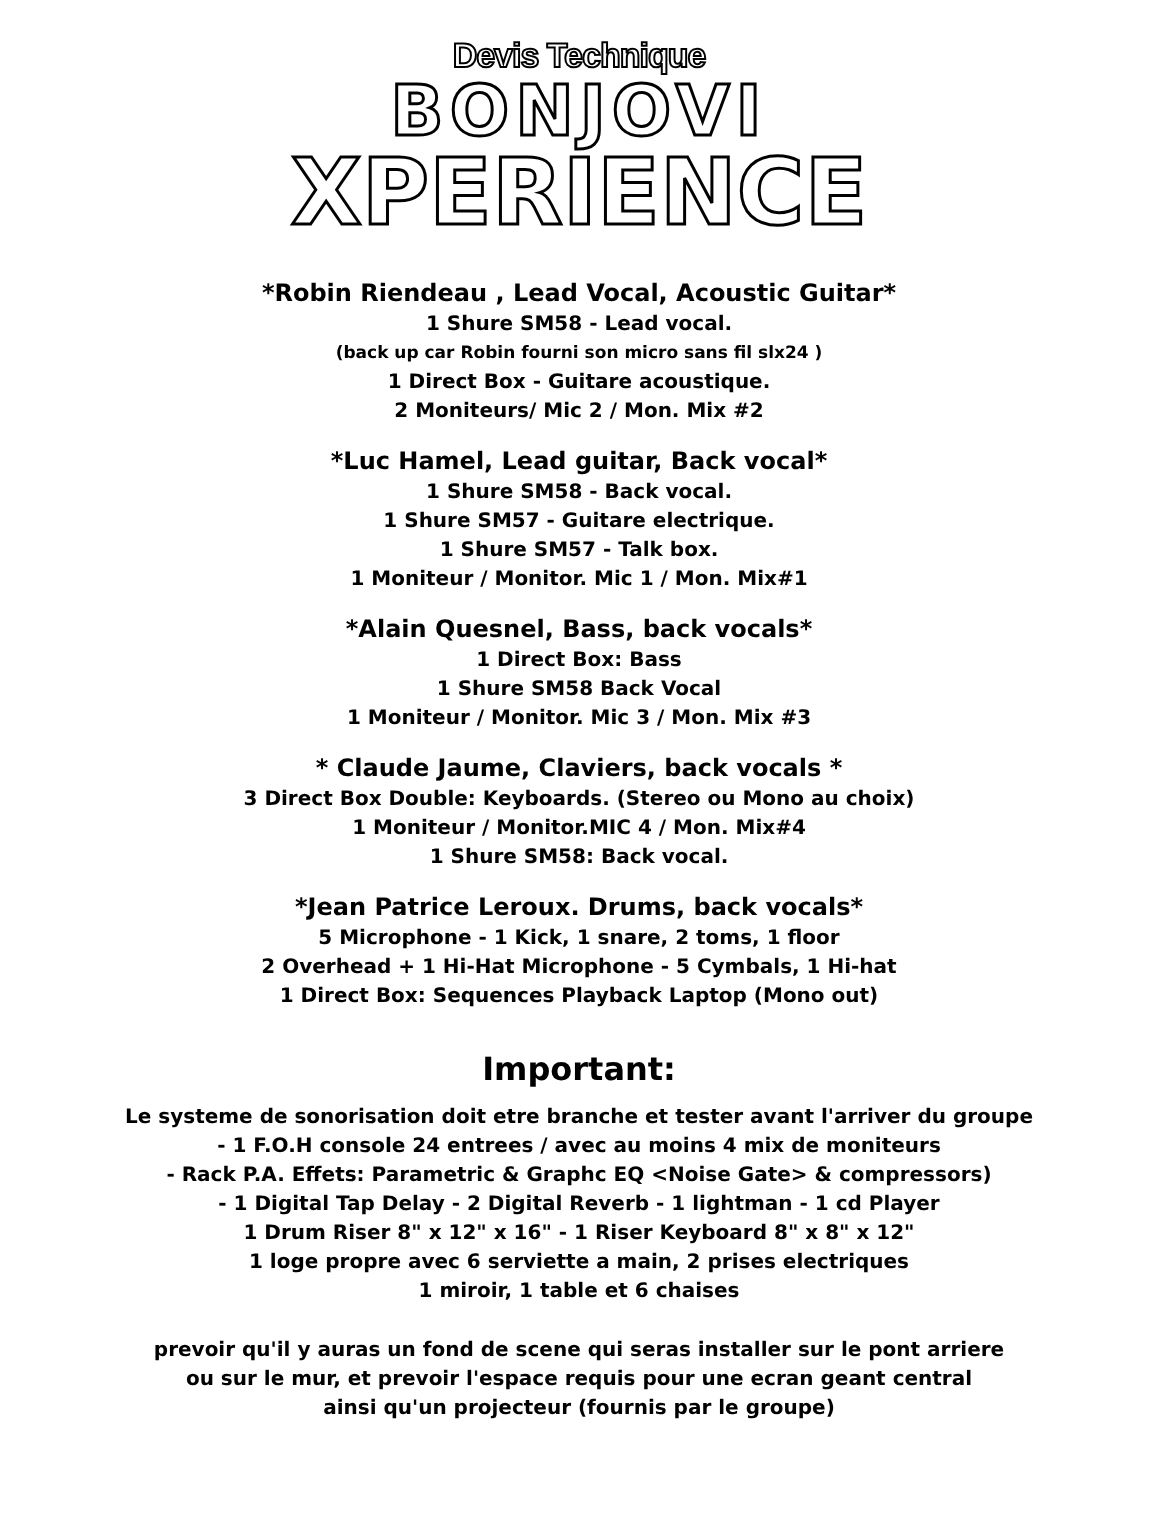Devis Technique
BONJOVI
XPERIENCE
*Robin Riendeau , Lead Vocal, Acoustic Guitar*
1 Shure SM58 - Lead vocal.
(back up car Robin fourni son micro sans fil slx24 )
1 Direct Box - Guitare acoustique.
2 Moniteurs/ Mic 2 / Mon. Mix #2
*Luc Hamel, Lead guitar, Back vocal*
1 Shure SM58 - Back vocal.
1 Shure SM57 - Guitare electrique.
1 Shure SM57 - Talk box.
1 Moniteur / Monitor. Mic 1 / Mon. Mix#1
*Alain Quesnel, Bass, back vocals*
1 Direct Box: Bass
1 Shure SM58 Back Vocal
1 Moniteur / Monitor. Mic 3 / Mon. Mix #3
* Claude Jaume, Claviers, back vocals *
3 Direct Box Double: Keyboards. (Stereo ou Mono au choix)
1 Moniteur / Monitor.MIC 4 / Mon. Mix#4
1 Shure SM58: Back vocal.
*Jean Patrice Leroux. Drums, back vocals*
5 Microphone - 1 Kick, 1 snare, 2 toms, 1 floor
2 Overhead + 1 Hi-Hat Microphone - 5 Cymbals, 1 Hi-hat
1 Direct Box: Sequences Playback Laptop (Mono out)
Important:
Le systeme de sonorisation doit etre branche et tester avant l'arriver du groupe
- 1 F.O.H console 24 entrees / avec au moins 4 mix de moniteurs
- Rack P.A. Effets: Parametric & Graphc EQ <Noise Gate> & compressors)
- 1 Digital Tap Delay - 2 Digital Reverb - 1 lightman - 1 cd Player
1 Drum Riser 8" x 12" x 16" - 1 Riser Keyboard 8" x 8" x 12"
1 loge propre avec 6 serviette a main, 2 prises electriques
1 miroir, 1 table et 6 chaises
prevoir qu'il y auras un fond de scene qui seras installer sur le pont arriere
ou sur le mur, et prevoir l'espace requis pour une ecran geant central
ainsi qu'un projecteur (fournis par le groupe)